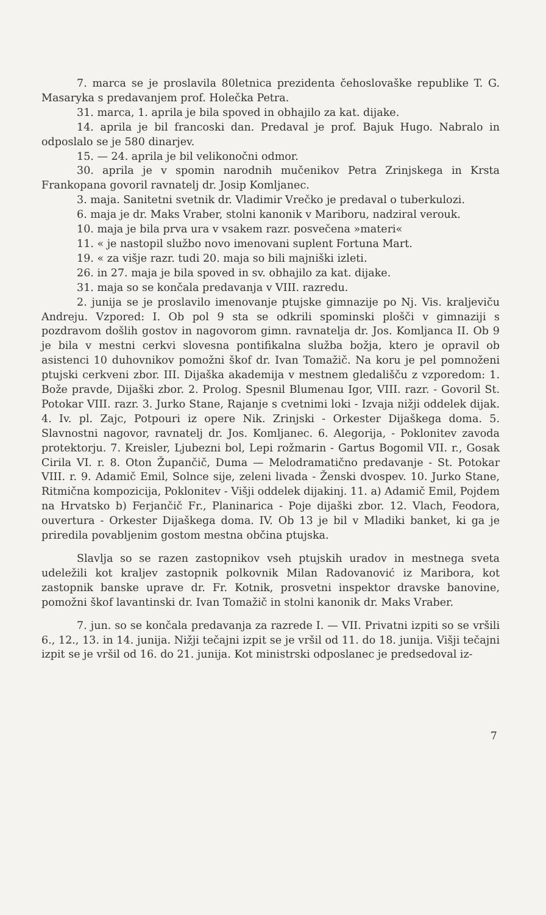7. marca se je proslavila 80letnica prezidenta čehoslovaške republike T. G. Masaryka s predavanjem prof. Holečka Petra.
31. marca, 1. aprila je bila spoved in obhajilo za kat. dijake.
14. aprila je bil francoski dan. Predaval je prof. Bajuk Hugo. Nabralo in odposlalo se je 580 dinarjev.
15. — 24. aprila je bil velikonočni odmor.
30. aprila je v spomin narodnih mučenikov Petra Zrinjskega in Krsta Frankopana govoril ravnatelj dr. Josip Komljanec.
3. maja. Sanitetni svetnik dr. Vladimir Vrečko je predaval o tuberkulozi.
6. maja je dr. Maks Vraber, stolni kanonik v Mariboru, nadziral verouk.
10. maja je bila prva ura v vsakem razr. posvečena »materi«
11. « je nastopil službo novo imenovani suplent Fortuna Mart.
19. « za višje razr. tudi 20. maja so bili majniški izleti.
26. in 27. maja je bila spoved in sv. obhajilo za kat. dijake.
31. maja so se končala predavanja v VIII. razredu.
2. junija se je proslavilo imenovanje ptujske gimnazije po Nj. Vis. kraljeviču Andreju. Vzpored: I. Ob pol 9 sta se odkrili spominski plošči v gimnaziji s pozdravom došlih gostov in nagovorom gimn. ravnatelja dr. Jos. Komljanca II. Ob 9 je bila v mestni cerkvi slovesna pontifikalna služba božja, ktero je opravil ob asistenci 10 duhovnikov pomožni škof dr. Ivan Tomažič. Na koru je pel pomnoženi ptujski cerkveni zbor. III. Dijaška akademija v mestnem gledališču z vzporedom: 1. Bože pravde, Dijaški zbor. 2. Prolog. Spesnil Blumenau Igor, VIII. razr. - Govoril St. Potokar VIII. razr. 3. Jurko Stane, Rajanje s cvetnimi loki - Izvaja nižji oddelek dijak. 4. Iv. pl. Zajc, Potpouri iz opere Nik. Zrinjski - Orkester Dijaškega doma. 5. Slavnostni nagovor, ravnatelj dr. Jos. Komljanec. 6. Alegorija, - Poklonitev zavoda protektorju. 7. Kreisler, Ljubezni bol, Lepi rožmarin - Gartus Bogomil VII. r., Gosak Cirila VI. r. 8. Oton Župančič, Duma — Melodramatično predavanje - St. Potokar VIII. r. 9. Adamič Emil, Solnce sije, zeleni livada - Ženski dvospev. 10. Jurko Stane, Ritmična kompozicija, Poklonitev - Višji oddelek dijakinj. 11. a) Adamič Emil, Pojdem na Hrvatsko b) Ferjančič Fr., Planinarica - Poje dijaški zbor. 12. Vlach, Feodora, ouvertura - Orkester Dijaškega doma. IV. Ob 13 je bil v Mladiki banket, ki ga je priredila povabljenim gostom mestna občina ptujska.
Slavlja so se razen zastopnikov vseh ptujskih uradov in mestnega sveta udeležili kot kraljev zastopnik polkovnik Milan Radovanović iz Maribora, kot zastopnik banske uprave dr. Fr. Kotnik, prosvetni inspektor dravske banovine, pomožni škof lavantinski dr. Ivan Tomažič in stolni kanonik dr. Maks Vraber.
7. jun. so se končala predavanja za razrede I. — VII. Privatni izpiti so se vršili 6., 12., 13. in 14. junija. Nižji tečajni izpit se je vršil od 11. do 18. junija. Višji tečajni izpit se je vršil od 16. do 21. junija. Kot ministrski odposlanec je predsedoval iz-
7